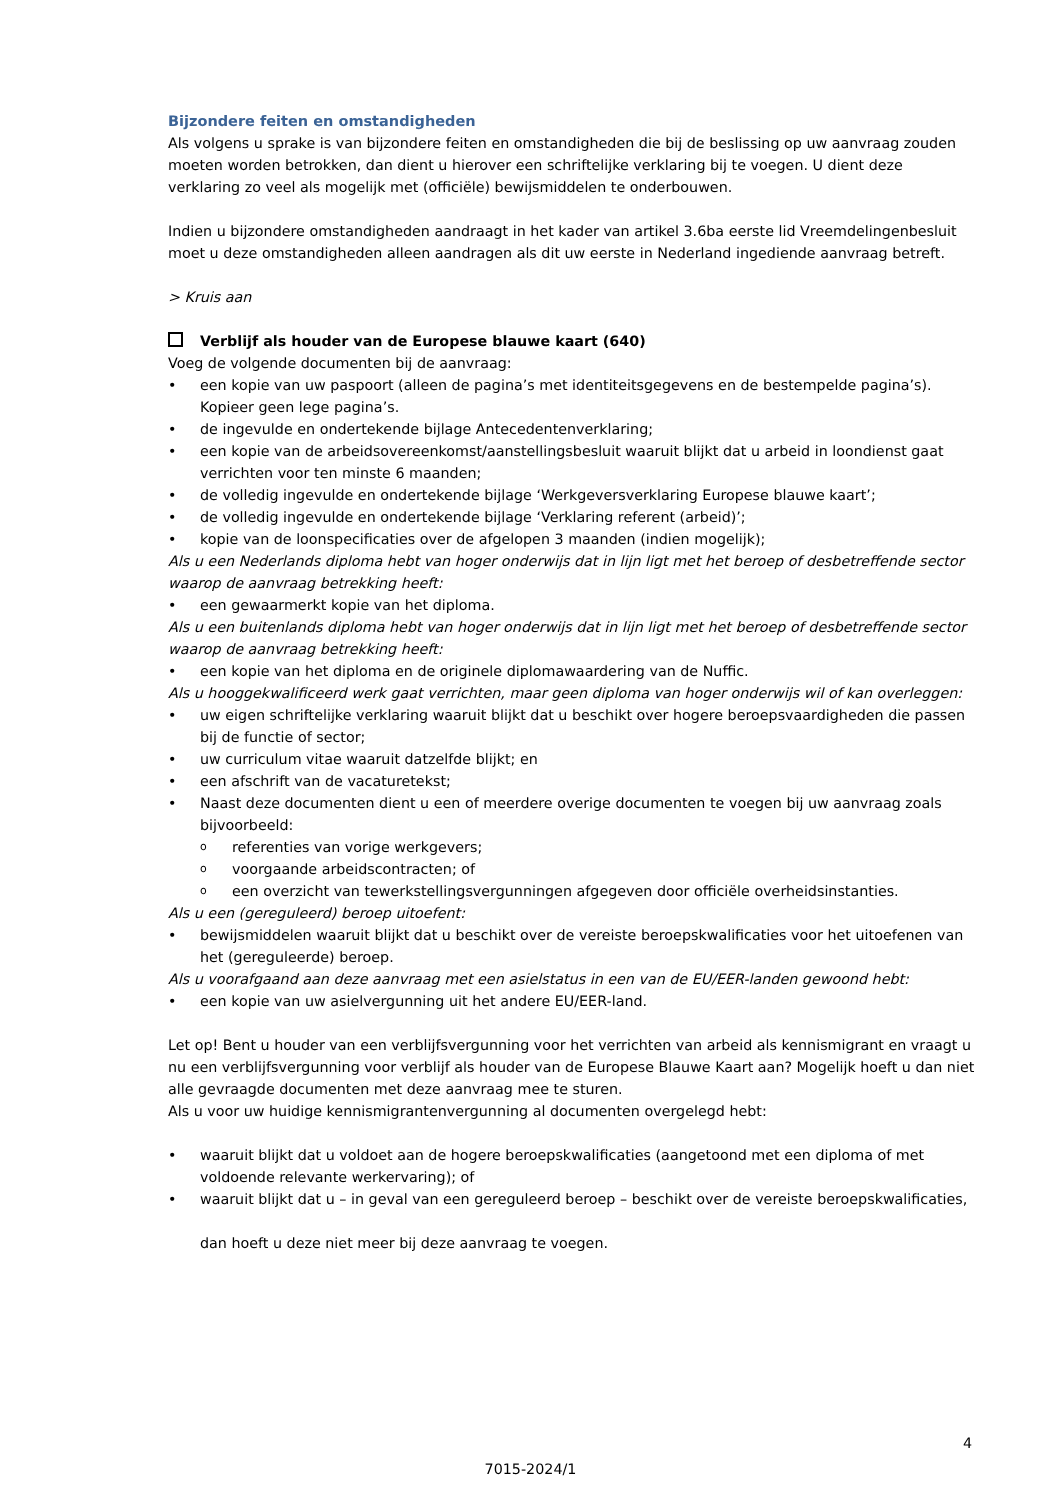Bijzondere feiten en omstandigheden
Als volgens u sprake is van bijzondere feiten en omstandigheden die bij de beslissing op uw aanvraag zouden moeten worden betrokken, dan dient u hierover een schriftelijke verklaring bij te voegen. U dient deze verklaring zo veel als mogelijk met (officiële) bewijsmiddelen te onderbouwen.
Indien u bijzondere omstandigheden aandraagt in het kader van artikel 3.6ba eerste lid Vreemdelingenbesluit moet u deze omstandigheden alleen aandragen als dit uw eerste in Nederland ingediende aanvraag betreft.
> Kruis aan
Verblijf als houder van de Europese blauwe kaart (640)
Voeg de volgende documenten bij de aanvraag:
• een kopie van uw paspoort (alleen de pagina’s met identiteitsgegevens en de bestempelde pagina’s). Kopieer geen lege pagina’s.
• de ingevulde en ondertekende bijlage Antecedentenverklaring;
• een kopie van de arbeidsovereenkomst/aanstellingsbesluit waaruit blijkt dat u arbeid in loondienst gaat verrichten voor ten minste 6 maanden;
• de volledig ingevulde en ondertekende bijlage ‘Werkgeversverklaring Europese blauwe kaart’;
• de volledig ingevulde en ondertekende bijlage ‘Verklaring referent (arbeid)’;
• kopie van de loonspecificaties over de afgelopen 3 maanden (indien mogelijk);
Als u een Nederlands diploma hebt van hoger onderwijs dat in lijn ligt met het beroep of desbetreffende sector waarop de aanvraag betrekking heeft:
• een gewaarmerkt kopie van het diploma.
Als u een buitenlands diploma hebt van hoger onderwijs dat in lijn ligt met het beroep of desbetreffende sector waarop de aanvraag betrekking heeft:
• een kopie van het diploma en de originele diplomawaardering van de Nuffic.
Als u hooggekwalificeerd werk gaat verrichten, maar geen diploma van hoger onderwijs wil of kan overleggen:
• uw eigen schriftelijke verklaring waaruit blijkt dat u beschikt over hogere beroepsvaardigheden die passen bij de functie of sector;
• uw curriculum vitae waaruit datzelfde blijkt; en
• een afschrift van de vacaturetekst;
• Naast deze documenten dient u een of meerdere overige documenten te voegen bij uw aanvraag zoals bijvoorbeeld:
o referenties van vorige werkgevers;
o voorgaande arbeidscontracten; of
o een overzicht van tewerkstellingsvergunningen afgegeven door officiële overheidsinstanties.
Als u een (gereguleerd) beroep uitoefent:
• bewijsmiddelen waaruit blijkt dat u beschikt over de vereiste beroepskwalificaties voor het uitoefenen van het (gereguleerde) beroep.
Als u voorafgaand aan deze aanvraag met een asielstatus in een van de EU/EER-landen gewoond hebt:
• een kopie van uw asielvergunning uit het andere EU/EER-land.
Let op! Bent u houder van een verblijfsvergunning voor het verrichten van arbeid als kennismigrant en vraagt u nu een verblijfsvergunning voor verblijf als houder van de Europese Blauwe Kaart aan? Mogelijk hoeft u dan niet alle gevraagde documenten met deze aanvraag mee te sturen.
Als u voor uw huidige kennismigrantenvergunning al documenten overgelegd hebt:
• waaruit blijkt dat u voldoet aan de hogere beroepskwalificaties (aangetoond met een diploma of met voldoende relevante werkervaring); of
• waaruit blijkt dat u – in geval van een gereguleerd beroep – beschikt over de vereiste beroepskwalificaties,
dan hoeft u deze niet meer bij deze aanvraag te voegen.
4
7015-2024/1